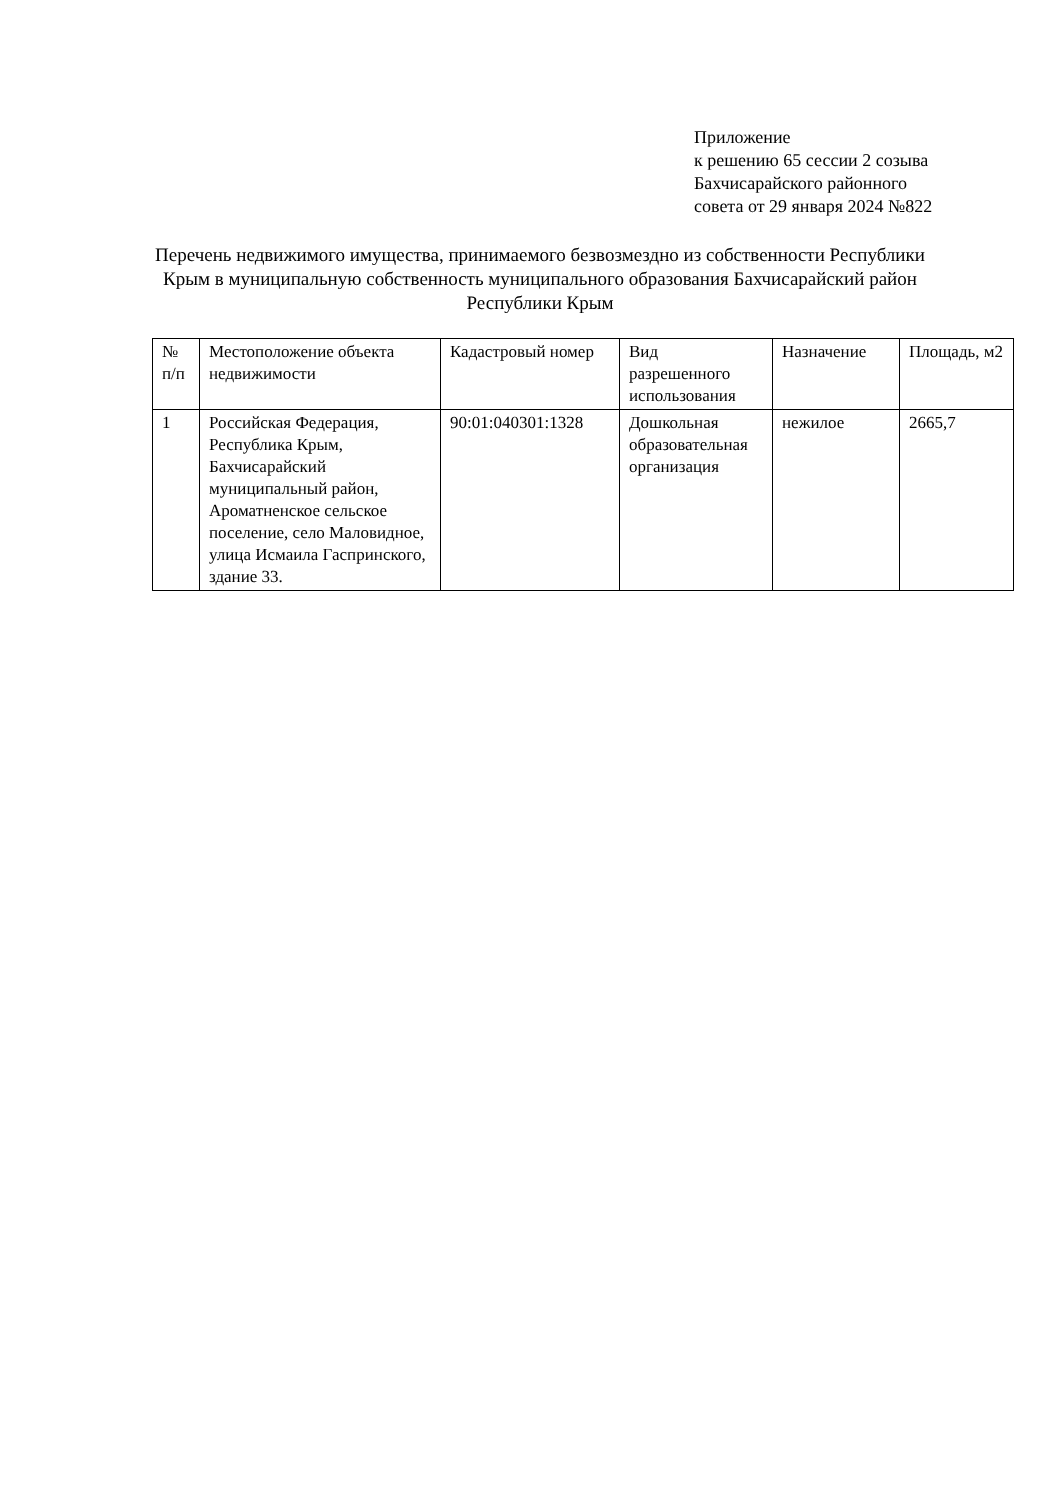Приложение
к решению 65 сессии 2 созыва
Бахчисарайского районного
совета от 29 января 2024 №822
Перечень недвижимого имущества, принимаемого безвозмездно из собственности Республики Крым в муниципальную собственность муниципального образования Бахчисарайский район Республики Крым
| № п/п | Местоположение объекта недвижимости | Кадастровый номер | Вид разрешенного использования | Назначение | Площадь, м2 |
| --- | --- | --- | --- | --- | --- |
| 1 | Российская Федерация, Республика Крым, Бахчисарайский муниципальный район, Ароматненское сельское поселение, село Маловидное, улица Исмаила Гаспринского, здание 33. | 90:01:040301:1328 | Дошкольная образовательная организация | нежилое | 2665,7 |